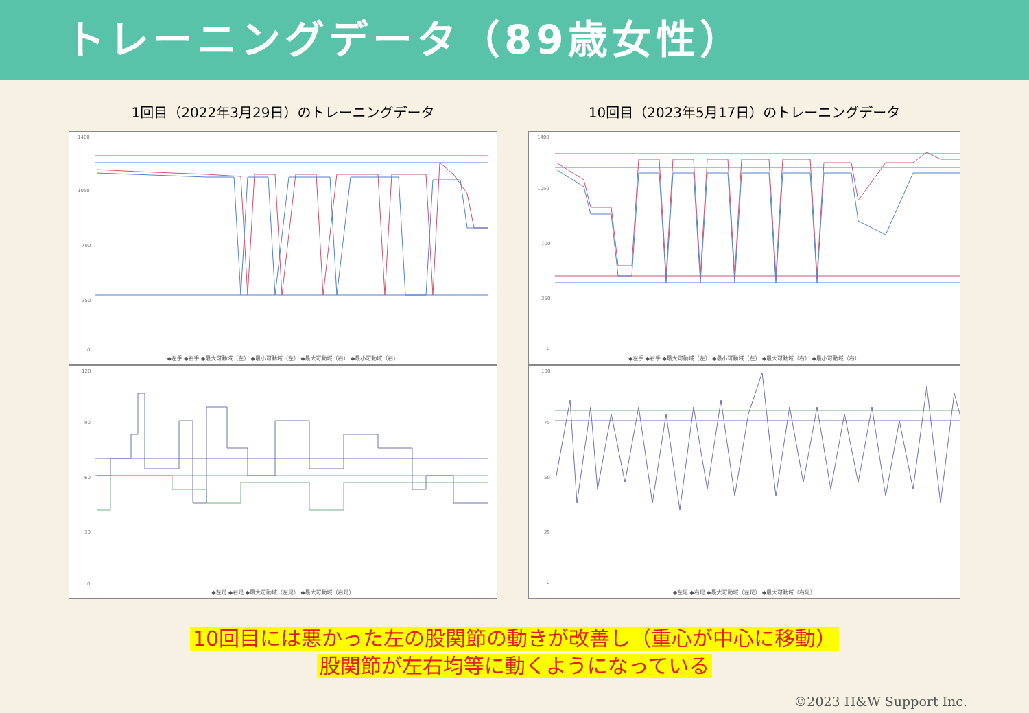トレーニングデータ（89歳女性）
1回目（2022年3月29日）のトレーニングデータ
1400
1050
700
350
0
◆左手 ◆右手 ◆最大可動域（左） ◆最小可動域（左） ◆最大可動域（右） ◆最小可動域（右）
120
90
60
30
0
◆左足 ◆右足 ◆最大可動域（左足） ◆最大可動域（右足）
10回目（2023年5月17日）のトレーニングデータ
1400
1050
700
350
0
◆左手 ◆右手 ◆最大可動域（左） ◆最小可動域（左） ◆最大可動域（右） ◆最小可動域（右）
100
75
50
25
0
◆左足 ◆右足 ◆最大可動域（左足） ◆最大可動域（右足）
10回目には悪かった左の股関節の動きが改善し（重心が中心に移動）
股関節が左右均等に動くようになっている
©2023 H&W Support Inc.